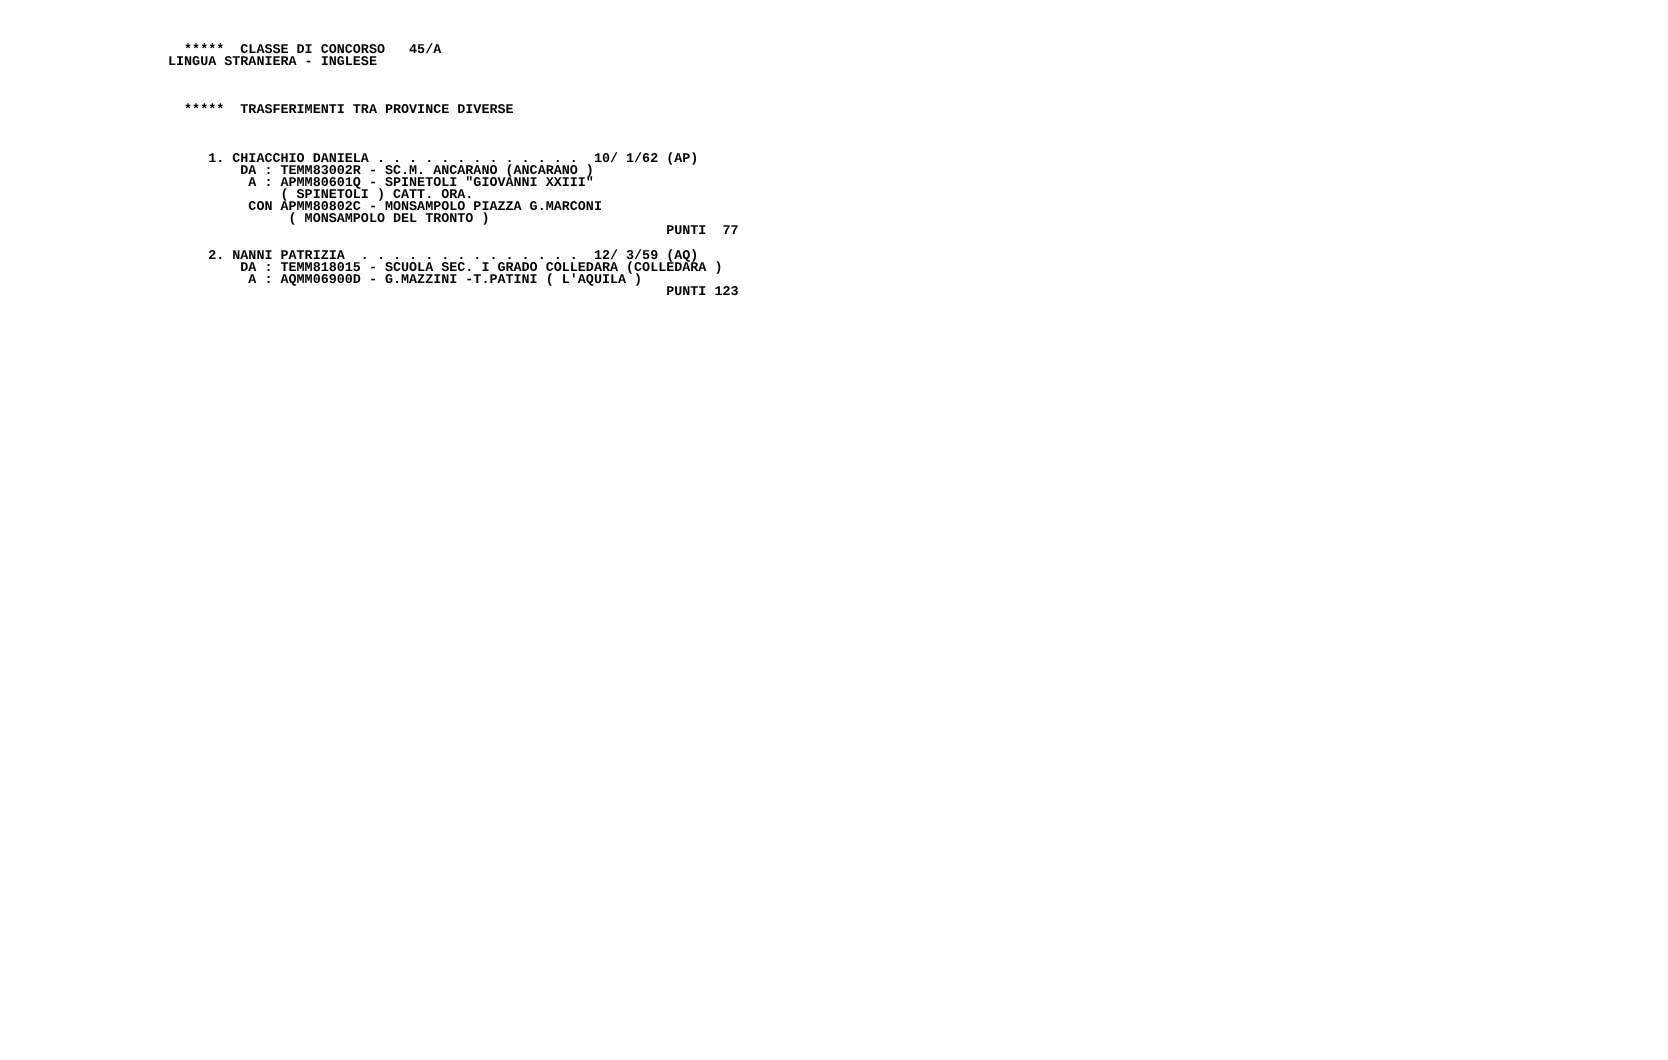*****  CLASSE DI CONCORSO   45/A
LINGUA STRANIERA - INGLESE



  *****  TRASFERIMENTI TRA PROVINCE DIVERSE



     1. CHIACCHIO DANIELA . . . . . . . . . . . . .  10/ 1/62 (AP)
         DA : TEMM83002R - SC.M. ANCARANO (ANCARANO )
          A : APMM80601Q - SPINETOLI "GIOVANNI XXIII"
              ( SPINETOLI ) CATT. ORA.
          CON APMM80802C - MONSAMPOLO PIAZZA G.MARCONI
               ( MONSAMPOLO DEL TRONTO )
                                                              PUNTI  77

     2. NANNI PATRIZIA  . . . . . . . . . . . . . .  12/ 3/59 (AQ)
         DA : TEMM818015 - SCUOLA SEC. I GRADO COLLEDARA (COLLEDARA )
          A : AQMM06900D - G.MAZZINI -T.PATINI ( L'AQUILA )
                                                              PUNTI 123